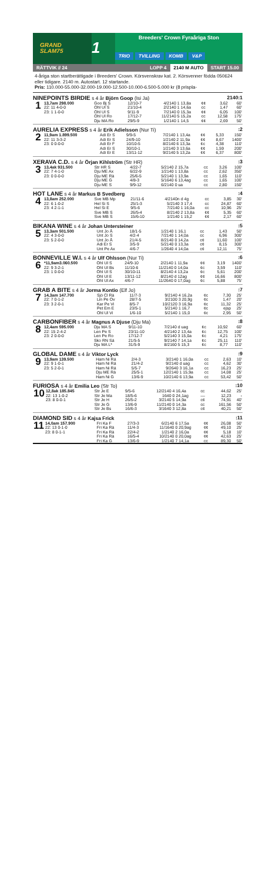GRAND
SLAM75
1
Breeders' Crown Fyraåriga Ston
TRIO TVILLING KOMB V&P
RÄTTVIK // 24 LOPP 4 2140 M AUTO START 15.00
4-åriga ston startberättigade i Breeders' Crown. Körsvenskrav kat. 2. Körsvenner födda 050624 eller tidigare. 2140 m. Autostart. 12 startande.
Pris: 110.000-55.000-32.000-19.000-12.500-10.000-6.500-5.000 kr (8 prispla-
NINEPOINTS BIRDIE s 4 år Björn Goop (Isi Ja)
2140:1
| 1 | 13,7am 298.000 | Goo Bj S | 12/10-7 | 4/2140 | 1 13,8a | ¢¢ | 3,62 | 60' |
| | 22: 11 4-0-0 | Ohl Ul S | 21/10-4 | 2/2140 | 1 14,6a | cc | 1,47 | 60' |
| | 23: 1 1-0-0 | Ohl Ul S | 9/11-9 | 7/2140 | 0 15,3a | ¢¢ | 6,05 | 100' |
| | | Ohl Ul Ro | 17/12-7 | 11/2140 | 5 15,2a | cc | 12,58 | 175' |
| | | Dju MA Ro | 29/5-9 | 1/2140 | 1 14,5 | ¢¢ | 2,69 | 50' |
AURELIA EXPRESS s 4 år Erik Adielsson (Nur Ti)
:2
| 2 | 11,9am 1.899.500 | Adi Er S | 9/9-5 | 7/2140 | 1 13,4a | ¢¢ | 5,33 | 150' |
| | 22: 11 3-3-2 | Adi Er S | 24/9-10 | 1/2140 | 2 11,9a | ¢¢ | 8,67 | 1400' |
| | 23: 0 0-0-0 | Adi Er F | 10/10-5 | 8/2140 | 6 13,3a | ¢c | 4,38 | 110' |
| | | Adi Er S | 30/10-1 | 1/2140 | 3 13,6a | ¢¢ | 1,59 | 200' |
| | | Adi Er E | 13/11-12 | 9/2140 | 5 13,2a | ¢¢ | 6,37 | 800' |
XERAVA C.D. s 4 år Örjan Kihlström (Str HR)
:3
| 3 | 13,4ak 931.500 | Str HR S | 4/22-7 | 5/2140 | 2 15,7a | cc | 3,26 | 100' |
| | 22: 7 4-1-0 | Dju ME Ax | 6/22-9 | 1/2140 | 1 13,8a | cc | 2,62 | 350' |
| | 23: 0 0-0-0 | Dju ME Rä | 25/6-5 | 5/2140 | 1 13,9a | cc | 1,65 | 110' |
| | | Dju ME G | 4/8-3 | 5/1640 | 6 13,4ag | cc | 1,65 | 100' |
| | | Dju ME S | 9/9-12 | 6/2140 | 0 ua | cc | 2,80 | 150' |
HOT LANE s 4 år Markus B Svedberg
:4
| 4 | 13,8am 252.000 | Sve MB Mp | 21/11-6 | 4/2140n | d 4g | cc | 3,85 | 30' |
| | 22: 6 1-0-2 | Hel Si S | 25/1-3 | 5/2140 | 3 17,4 | cc | 24,87 | 60' |
| | 23: 4 2-1-1 | Hel Si E | 9/5-6 | 7/2140 | 1 16,0a | cc | 10,96 | 25' |
| | | Sve MB S | 26/5-4 | 8/2140 | 2 13,8a | ¢¢ | 5,35 | 60' |
| | | Sve MB S | 15/6-10 | 1/2140 | 1 15,2 | ¢¢ | 2,17 | 60' |
BIKANA WINE s 4 år Johan Untersteiner
:5
| 5 | 13,3am 501.500 | Unt Jo Å | 18/1-5 | 1/2140 | 1 16,1 | cc | 1,43 | 50' |
| | 22: 4 3-0-0 | Unt Jo S | 4/2-4 | 7/2140 | 1 14,0a | cc | 6,96 | 300' |
| | 23: 5 2-0-0 | Unt Jo Å | 21/4-5 | 8/2140 | 0 14,2a | c¢ | 11,60 | 100' |
| | | Adi Er S | 3/5-9 | 5/2140 | 0 13,3a | c¢ | 8,15 | 300' |
| | | Unt Pe Ax | 4/6-7 | 1/2640 | 4 14,0a | c¢ | 12,11 | 75' |
BONNEVILLE W.I. s 4 år Ulf Ohlsson (Nur Ti)
:6
| 6 | *11,9am3.060.500 | Ohl Ul S | 24/9-10 | 2/2140 | 1 11,9a | ¢¢ | 3,19 | 1400' |
| | 22: 9 3-2-1 | Ohl Ul Bs | 11/10-6 | 11/2140 | 0 14,0a | ¢c | 3,59 | 110' |
| | 23: 1 0-0-0 | Ohl Ul S | 30/10-11 | 8/2140 | 4 13,2a | ¢c | 5,61 | 200' |
| | | Ohl Ul E | 13/11-12 | 8/2140 | d 12ag | ¢¢ | 16,66 | 800' |
| | | Ohl Ul Ax | 4/6-7 | 11/2640 | 0 17,0ag | ¢c | 5,88 | 75' |
GRAB A BITE s 4 år Jorma Kontio (Elf Jo)
:7
| 7 | 14,3am 147.700 | Sjö Cl Rä | 11/7-3 | 9/2140 | 4 16,2a | ¢c | 7,30 | 25' |
| | 22: 7 0-1-2 | Lin Pe Ov | 28/7-5 | 3/2100 | 3 20,9g | ¢c | 1,47 | 20' |
| | 23: 3 2-0-1 | Kar Pe Vi | 8/5-7 | 10/2120 | 3 16,9a | ¢c | 11,32 | 25' |
| | | Pet Em E | 23/5-1 | 5/2140 | 1 16,7 | ¢c | ejsp | 25' |
| | | Ohl Ul Vi | 1/6-10 | 5/2140 | 1 15,0 | ¢c | 2,95 | 50' |
CARBONFIBER s 4 år Magnus A Djuse (Dju Ma)
:8
| 8 | 12,4am 595.000 | Dju MA S | 9/11-10 | 7/2140 | d uag | ¢c | 10,92 | 60' |
| | 22: 15 2-4-2 | Len Pe S | 23/11-10 | 4/2140 | 2 13,4a | ¢c | 12,75 | 100' |
| | 23: 2 0-0-0 | Len Pe Ro | 17/12-7 | 5/2140 | 3 15,0a | ¢c | 4,21 | 175' |
| | | Sko RN Sä | 21/5-5 | 9/2140 | 7 14,1a | ¢c | 25,11 | 110' |
| | | Dju MA L* | 31/5-9 | 8/2160 | 5 15,3 | ¢c | 8,77 | 110' |
GLOBAL DAME s 4 år Viktor Lyck :9
| 9 | 13,9am 139.500 | Ham Ni Rä | 2/4-3 | 3/2140 | 1 16,0a | cc | 2,63 | 10' |
| | 22: 9 1-0-1 | Ham Ni Rä | 21/4-2 | 9/2140 | d uag | cc | 4,62 | 30' |
| | 23: 5 2-0-1 | Ham Ni Rä | 5/5-7 | 9/2640 | 3 16,1a | cc | 16,23 | 25' |
| | | Dju ME Rä | 25/5-1 | 12/2140 | 1 15,9a | cc | 14,08 | 25' |
| | | Ham Ni G | 13/6-9 | 10/2140 | 6 13,9a | cc | 53,42 | 50' |
FURIOSA s 4 år Emilia Leo (Str To)
:10
| 10 | 12,8ak 185.845 | Str Je E | 9/5-6 | 12/2140 | 4 16,4a | cc | 44,62 | 25' |
| | 22: 13 1-0-2 | Str Je Ma | 18/5-6 | 1640 | 0 24,1ag | –– | 12,23 | - |
| | 23: 8 0-0-1 | Str Je H | 26/5-2 | 3/2140 | 5 14,9a | c¢ | 74,91 | 40' |
| | | Str Je G | 13/6-9 | 11/2140 | 0 14,3a | cc | 161,56 | 50' |
| | | Str Je Bs | 16/6-3 | 3/1640 | 3 12,8a | c¢ | 40,21 | 50' |
DIAMOND SID s 4 år Kajsa Frick :11
| 11 | 14,0am 157.900 | Fri Ka F | 27/3-3 | 6/2140 | 6 17,5a | ¢¢ | 26,08 | 50' |
| | 22: 13 0-1-0 | Fri Ka Rä | 11/4-3 | 11/1640 | 0 20,9ag | ¢¢ | 49,10 | 25' |
| | 23: 8 0-1-1 | Fri Ka Rä | 22/4-2 | 1/2140 | 2 16,0a | ¢¢ | 5,18 | 10' |
| | | Fri Ka Rä | 16/5-4 | 10/2140 | 0 20,0ag | ¢¢ | 42,63 | 25' |
| | | Fri Ka G | 13/6-9 | 1/2140 | 7 14,1a | cc | 89,30 | 50' |